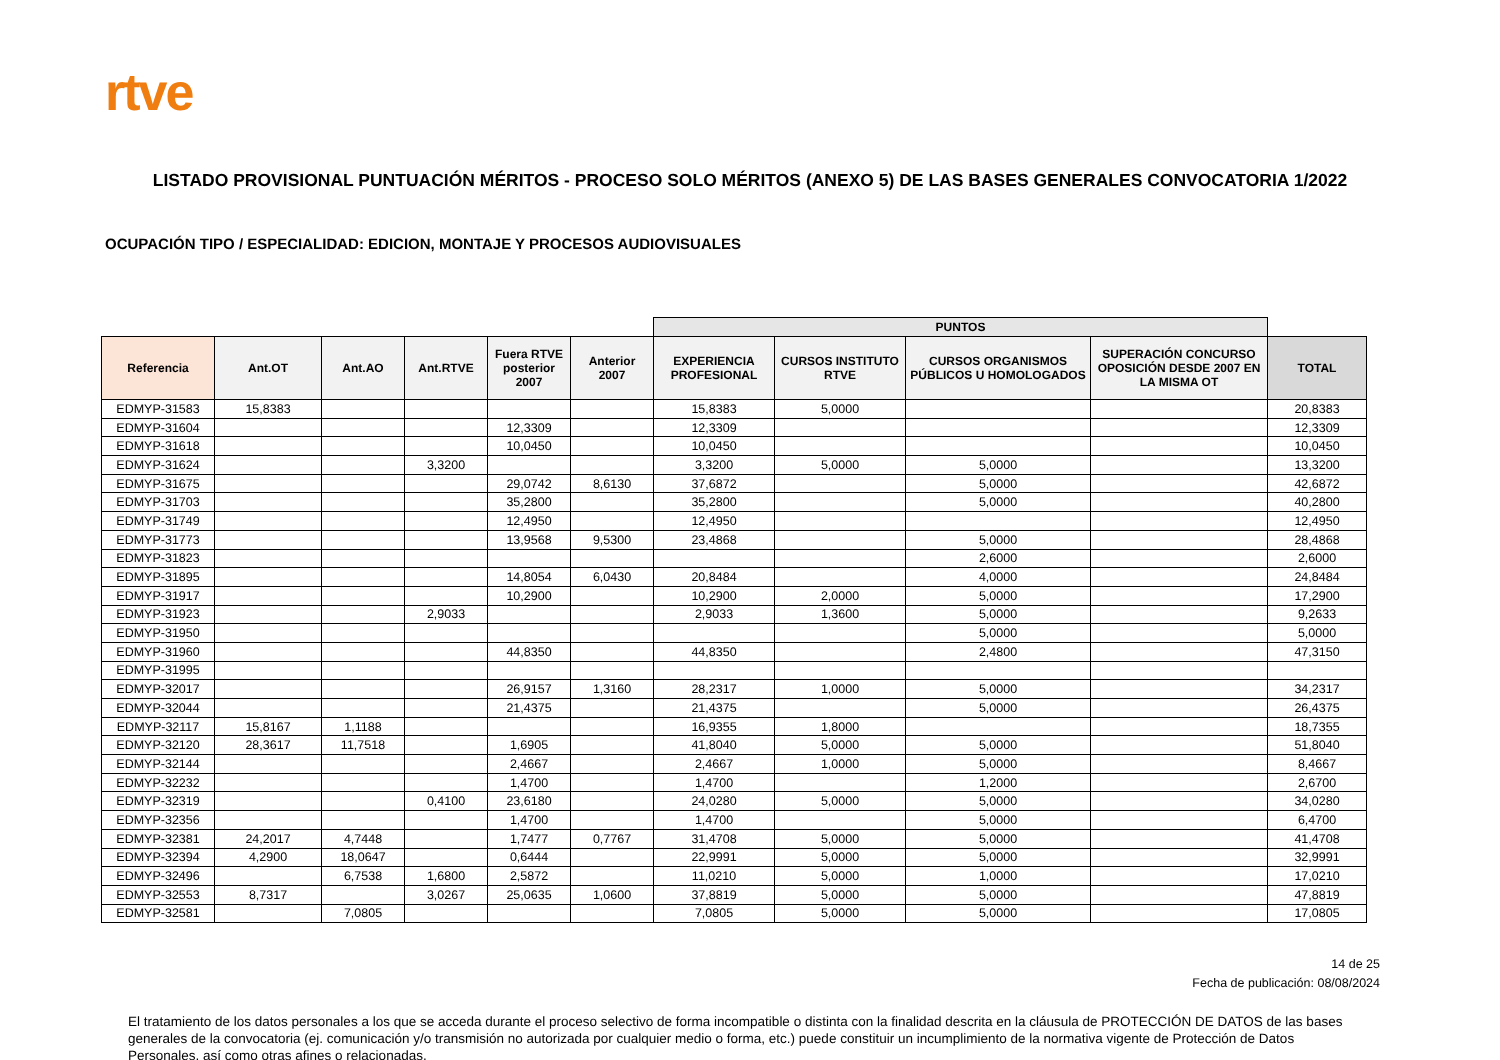rtve
LISTADO PROVISIONAL PUNTUACIÓN MÉRITOS - PROCESO SOLO MÉRITOS (ANEXO 5) DE LAS BASES GENERALES CONVOCATORIA 1/2022
OCUPACIÓN TIPO / ESPECIALIDAD: EDICION, MONTAJE Y PROCESOS AUDIOVISUALES
| | | | | | | PUNTOS | | | | |
| --- | --- | --- | --- | --- | --- | --- | --- | --- | --- | --- |
| Referencia | Ant.OT | Ant.AO | Ant.RTVE | Fuera RTVE posterior 2007 | Anterior 2007 | EXPERIENCIA PROFESIONAL | CURSOS INSTITUTO RTVE | CURSOS ORGANISMOS PÚBLICOS U HOMOLOGADOS | SUPERACIÓN CONCURSO OPOSICIÓN DESDE 2007 EN LA MISMA OT | TOTAL |
| EDMYP-31583 | 15,8383 | | | | | 15,8383 | 5,0000 | | | 20,8383 |
| EDMYP-31604 | | | | 12,3309 | | 12,3309 | | | | 12,3309 |
| EDMYP-31618 | | | | 10,0450 | | 10,0450 | | | | 10,0450 |
| EDMYP-31624 | | | 3,3200 | | | 3,3200 | 5,0000 | 5,0000 | | 13,3200 |
| EDMYP-31675 | | | | 29,0742 | 8,6130 | 37,6872 | | 5,0000 | | 42,6872 |
| EDMYP-31703 | | | | 35,2800 | | 35,2800 | | 5,0000 | | 40,2800 |
| EDMYP-31749 | | | | 12,4950 | | 12,4950 | | | | 12,4950 |
| EDMYP-31773 | | | | 13,9568 | 9,5300 | 23,4868 | | 5,0000 | | 28,4868 |
| EDMYP-31823 | | | | | | | | 2,6000 | | 2,6000 |
| EDMYP-31895 | | | | 14,8054 | 6,0430 | 20,8484 | | 4,0000 | | 24,8484 |
| EDMYP-31917 | | | | 10,2900 | | 10,2900 | 2,0000 | 5,0000 | | 17,2900 |
| EDMYP-31923 | | | 2,9033 | | | 2,9033 | 1,3600 | 5,0000 | | 9,2633 |
| EDMYP-31950 | | | | | | | | 5,0000 | | 5,0000 |
| EDMYP-31960 | | | | 44,8350 | | 44,8350 | | 2,4800 | | 47,3150 |
| EDMYP-31995 | | | | | | | | | | |
| EDMYP-32017 | | | | 26,9157 | 1,3160 | 28,2317 | 1,0000 | 5,0000 | | 34,2317 |
| EDMYP-32044 | | | | 21,4375 | | 21,4375 | | 5,0000 | | 26,4375 |
| EDMYP-32117 | 15,8167 | 1,1188 | | | | 16,9355 | 1,8000 | | | 18,7355 |
| EDMYP-32120 | 28,3617 | 11,7518 | | 1,6905 | | 41,8040 | 5,0000 | 5,0000 | | 51,8040 |
| EDMYP-32144 | | | | 2,4667 | | 2,4667 | 1,0000 | 5,0000 | | 8,4667 |
| EDMYP-32232 | | | | 1,4700 | | 1,4700 | | 1,2000 | | 2,6700 |
| EDMYP-32319 | | | 0,4100 | 23,6180 | | 24,0280 | 5,0000 | 5,0000 | | 34,0280 |
| EDMYP-32356 | | | | 1,4700 | | 1,4700 | | 5,0000 | | 6,4700 |
| EDMYP-32381 | 24,2017 | 4,7448 | | 1,7477 | 0,7767 | 31,4708 | 5,0000 | 5,0000 | | 41,4708 |
| EDMYP-32394 | 4,2900 | 18,0647 | | 0,6444 | | 22,9991 | 5,0000 | 5,0000 | | 32,9991 |
| EDMYP-32496 | | 6,7538 | 1,6800 | 2,5872 | | 11,0210 | 5,0000 | 1,0000 | | 17,0210 |
| EDMYP-32553 | 8,7317 | | 3,0267 | 25,0635 | 1,0600 | 37,8819 | 5,0000 | 5,0000 | | 47,8819 |
| EDMYP-32581 | | 7,0805 | | | | 7,0805 | 5,0000 | 5,0000 | | 17,0805 |
14 de 25
Fecha de publicación: 08/08/2024
El tratamiento de los datos personales a los que se acceda durante el proceso selectivo de forma incompatible o distinta con la finalidad descrita en la cláusula de PROTECCIÓN DE DATOS de las bases generales de la convocatoria (ej. comunicación y/o transmisión no autorizada por cualquier medio o forma, etc.) puede constituir un incumplimiento de la normativa vigente de Protección de Datos Personales, así como otras afines o relacionadas.